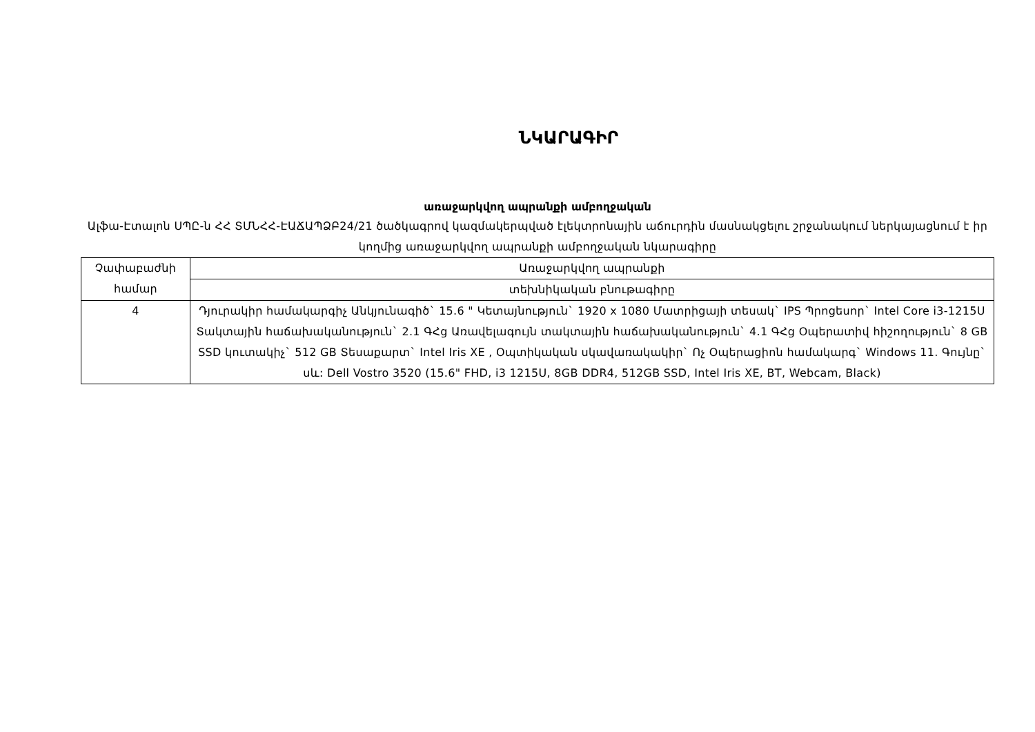ՆԿԱՐԱԳԻՐ
առաջարկվող ապրանքի ամբողջական
Ալֆա-Էտալոն ՍՊԸ-ն ՀՀ ՏՄՆՀՀ-ԷԱՃԱՊՁԲ24/21 ծածկագրով կազմակերպված էլեկտրոնային աճուրդին մասնակցելու շրջանակում ներկայացնում է իր կողմից առաջարկվող ապրանքի ամբողջական նկարագիրը
| Չափաբաժնի համար | Առաջարկվող ապրանքի |
| | տեխնիկական բնութագիրը |
| 4 | Դյուրակիր համակարգիչ Անկյունագիծ` 15.6 " Կետայնություն` 1920 x 1080 Մատրիցայի տեսակ` IPS Պրոցեսոր` Intel Core i3-1215U Տակտային հաճախականություն` 2.1 ԳՀց Առավելագույն տակտային հաճախականություն` 4.1 ԳՀց Օպերատիվ հիշողություն` 8 GB SSD կուտակիչ` 512 GB Տեսաքարտ` Intel Iris XE , Օպտիկական սկավառակակիր` Ոչ Օպերացիոն համակարգ` Windows 11. Գույնը` սև: Dell Vostro 3520 (15.6" FHD, i3 1215U, 8GB DDR4, 512GB SSD, Intel Iris XE, BT, Webcam, Black) |